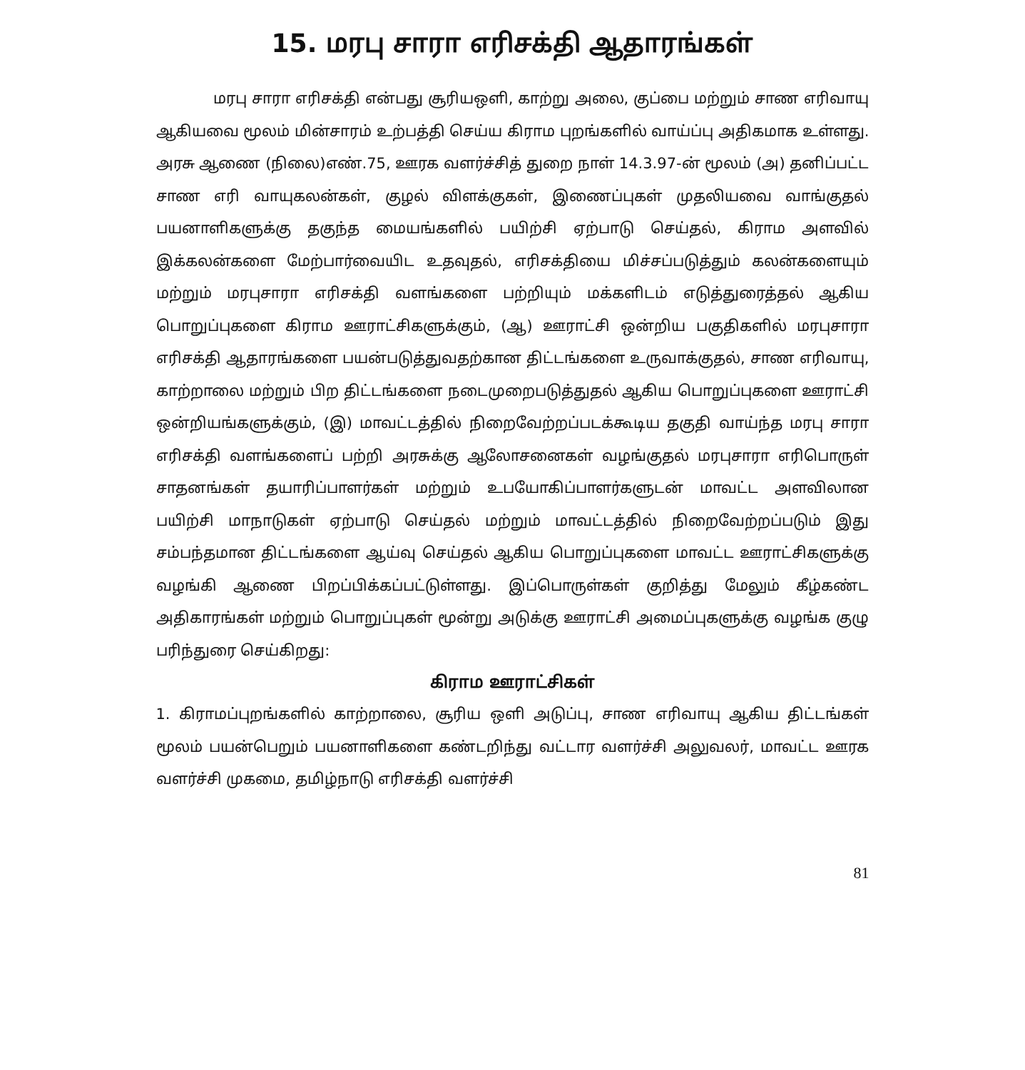15. மரபு சாரா எரிசக்தி ஆதாரங்கள்
மரபு சாரா எரிசக்தி என்பது சூரியஒளி, காற்று அலை, குப்பை மற்றும் சாண எரிவாயு ஆகியவை மூலம் மின்சாரம் உற்பத்தி செய்ய கிராம புறங்களில் வாய்ப்பு அதிகமாக உள்ளது. அரசு ஆணை (நிலை)எண்.75, ஊரக வளர்ச்சித் துறை நாள் 14.3.97-ன் மூலம் (அ) தனிப்பட்ட சாண எரி வாயுகலன்கள், குழல் விளக்குகள், இணைப்புகள் முதலியவை வாங்குதல் பயனாளிகளுக்கு தகுந்த மையங்களில் பயிற்சி ஏற்பாடு செய்தல், கிராம அளவில் இக்கலன்களை மேற்பார்வையிட உதவுதல், எரிசக்தியை மிச்சப்படுத்தும் கலன்களையும் மற்றும் மரபுசாரா எரிசக்தி வளங்களை பற்றியும் மக்களிடம் எடுத்துரைத்தல் ஆகிய பொறுப்புகளை கிராம ஊராட்சிகளுக்கும், (ஆ) ஊராட்சி ஒன்றிய பகுதிகளில் மரபுசாரா எரிசக்தி ஆதாரங்களை பயன்படுத்துவதற்கான திட்டங்களை உருவாக்குதல், சாண எரிவாயு, காற்றாலை மற்றும் பிற திட்டங்களை நடைமுறைபடுத்துதல் ஆகிய பொறுப்புகளை ஊராட்சி ஒன்றியங்களுக்கும், (இ) மாவட்டத்தில் நிறைவேற்றப்படக்கூடிய தகுதி வாய்ந்த மரபு சாரா எரிசக்தி வளங்களைப் பற்றி அரசுக்கு ஆலோசனைகள் வழங்குதல் மரபுசாரா எரிபொருள் சாதனங்கள் தயாரிப்பாளர்கள் மற்றும் உபயோகிப்பாளர்களுடன் மாவட்ட அளவிலான பயிற்சி மாநாடுகள் ஏற்பாடு செய்தல் மற்றும் மாவட்டத்தில் நிறைவேற்றப்படும் இது சம்பந்தமான திட்டங்களை ஆய்வு செய்தல் ஆகிய பொறுப்புகளை மாவட்ட ஊராட்சிகளுக்கு வழங்கி ஆணை பிறப்பிக்கப்பட்டுள்ளது. இப்பொருள்கள் குறித்து மேலும் கீழ்கண்ட அதிகாரங்கள் மற்றும் பொறுப்புகள் மூன்று அடுக்கு ஊராட்சி அமைப்புகளுக்கு வழங்க குழு பரிந்துரை செய்கிறது:
கிராம ஊராட்சிகள்
1. கிராமப்புறங்களில் காற்றாலை, சூரிய ஒளி அடுப்பு, சாண எரிவாயு ஆகிய திட்டங்கள் மூலம் பயன்பெறும் பயனாளிகளை கண்டறிந்து வட்டார வளர்ச்சி அலுவலர், மாவட்ட ஊரக வளர்ச்சி முகமை, தமிழ்நாடு எரிசக்தி வளர்ச்சி
81